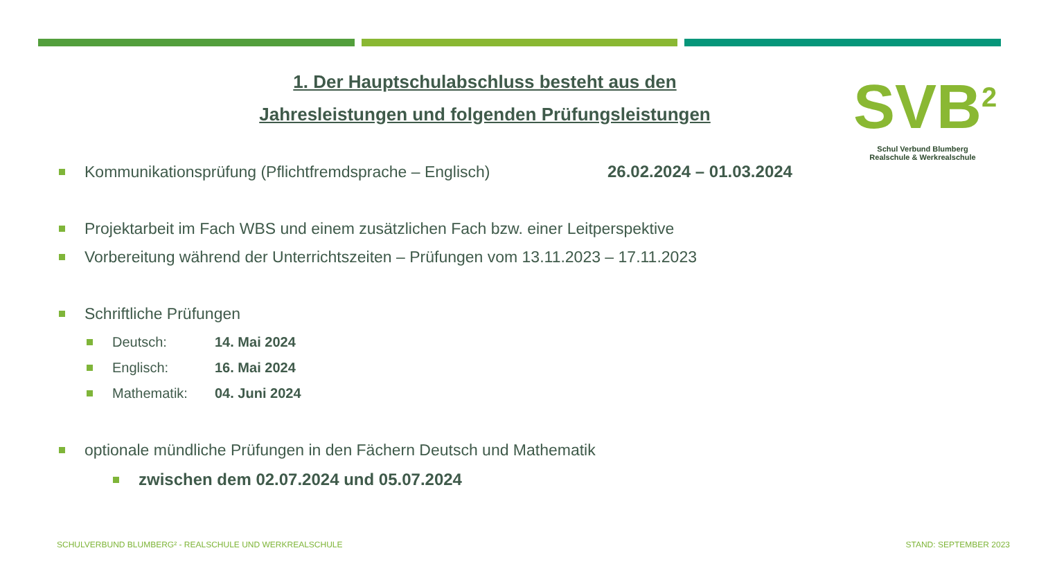1. Der Hauptschulabschluss besteht aus den
Jahresleistungen und folgenden Prüfungsleistungen
SVB<sup>2</sup>
Schul Verbund Blumberg
Realschule & Werkrealschule
Kommunikationsprüfung (Pflichtfremdsprache – Englisch) 26.02.2024 – 01.03.2024
Projektarbeit im Fach WBS und einem zusätzlichen Fach bzw. einer Leitperspektive
Vorbereitung während der Unterrichtszeiten – Prüfungen vom 13.11.2023 – 17.11.2023
Schriftliche Prüfungen
Deutsch: 14. Mai 2024
Englisch: 16. Mai 2024
Mathematik: 04. Juni 2024
optionale mündliche Prüfungen in den Fächern Deutsch und Mathematik
zwischen dem 02.07.2024 und 05.07.2024
SCHULVERBUND BLUMBERG² - REALSCHULE UND WERKREALSCHULE
STAND: SEPTEMBER 2023